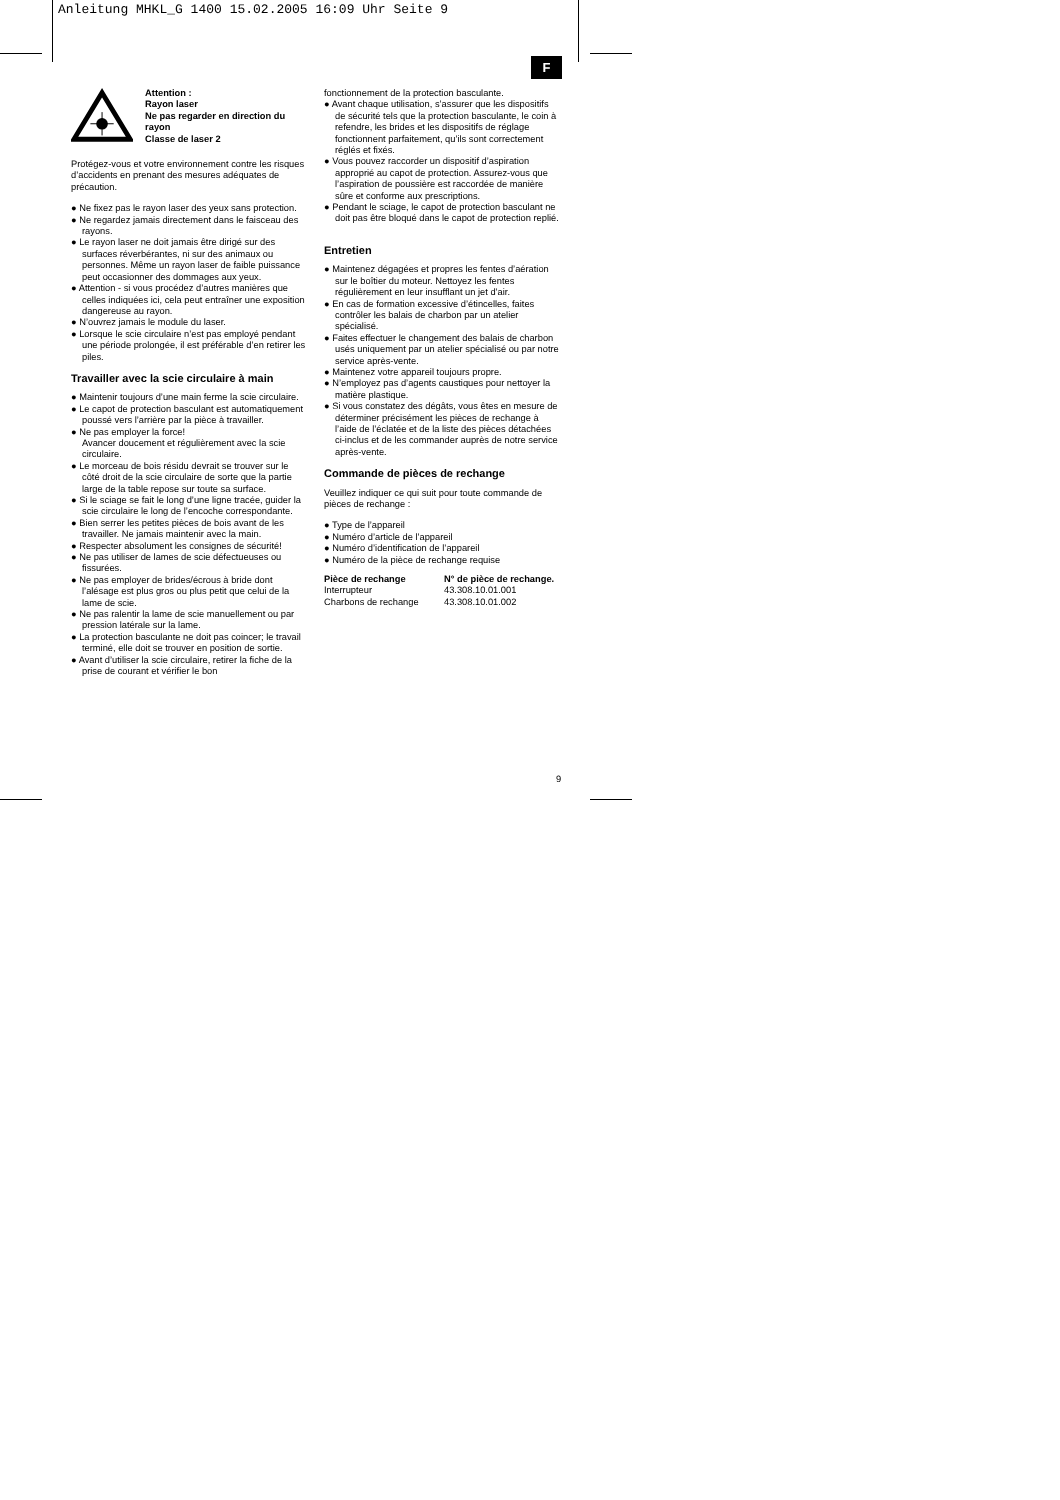Anleitung MHKL_G 1400 15.02.2005 16:09 Uhr Seite 9
F
Attention :
Rayon laser
Ne pas regarder en direction du rayon
Classe de laser 2
Protégez-vous et votre environnement contre les risques d’accidents en prenant des mesures adéquates de précaution.
● Ne fixez pas le rayon laser des yeux sans protection.
● Ne regardez jamais directement dans le faisceau des rayons.
● Le rayon laser ne doit jamais être dirigé sur des surfaces réverbérantes, ni sur des animaux ou personnes. Même un rayon laser de faible puissance peut occasionner des dommages aux yeux.
● Attention - si vous procédez d’autres manières que celles indiquées ici, cela peut entraîner une exposition dangereuse au rayon.
● N’ouvrez jamais le module du laser.
● Lorsque le scie circulaire n’est pas employé pendant une période prolongée, il est préférable d’en retirer les piles.
Travailler avec la scie circulaire à main
● Maintenir toujours d’une main ferme la scie circulaire.
● Le capot de protection basculant est automatiquement poussé vers l’arrière par la pièce à travailler.
● Ne pas employer la force!
Avancer doucement et régulièrement avec la scie circulaire.
● Le morceau de bois résidu devrait se trouver sur le côté droit de la scie circulaire de sorte que la partie large de la table repose sur toute sa surface.
● Si le sciage se fait le long d’une ligne tracée, guider la scie circulaire le long de l’encoche correspondante.
● Bien serrer les petites pièces de bois avant de les travailler. Ne jamais maintenir avec la main.
● Respecter absolument les consignes de sécurité!
● Ne pas utiliser de lames de scie défectueuses ou fissurées.
● Ne pas employer de brides/écrous à bride dont l’alésage est plus gros ou plus petit que celui de la lame de scie.
● Ne pas ralentir la lame de scie manuellement ou par pression latérale sur la lame.
● La protection basculante ne doit pas coincer; le travail terminé, elle doit se trouver en position de sortie.
● Avant d’utiliser la scie circulaire, retirer la fiche de la prise de courant et vérifier le bon
fonctionnement de la protection basculante.
● Avant chaque utilisation, s’assurer que les dispositifs de sécurité tels que la protection basculante, le coin à refendre, les brides et les dispositifs de réglage fonctionnent parfaitement, qu’ils sont correctement réglés et fixés.
● Vous pouvez raccorder un dispositif d’aspiration approprié au capot de protection. Assurez-vous que l’aspiration de poussière est raccordée de manière sûre et conforme aux prescriptions.
● Pendant le sciage, le capot de protection basculant ne doit pas être bloqué dans le capot de protection replié.
Entretien
● Maintenez dégagées et propres les fentes d’aération sur le boîtier du moteur. Nettoyez les fentes régulièrement en leur insufflant un jet d’air.
● En cas de formation excessive d’étincelles, faites contrôler les balais de charbon par un atelier spécialisé.
● Faites effectuer le changement des balais de charbon usés uniquement par un atelier spécialisé ou par notre service après-vente.
● Maintenez votre appareil toujours propre.
● N’employez pas d’agents caustiques pour nettoyer la matière plastique.
● Si vous constatez des dégâts, vous êtes en mesure de déterminer précisément les pièces de rechange à l’aide de l’éclatée et de la liste des pièces détachées ci-inclus et de les commander auprès de notre service après-vente.
Commande de pièces de rechange
Veuillez indiquer ce qui suit pour toute commande de pièces de rechange :
● Type de l’appareil
● Numéro d’article de l’appareil
● Numéro d’identification de l’appareil
● Numéro de la pièce de rechange requise
| Pièce de rechange | N° de pièce de rechange. |
| --- | --- |
| Interrupteur | 43.308.10.01.001 |
| Charbons de rechange | 43.308.10.01.002 |
9